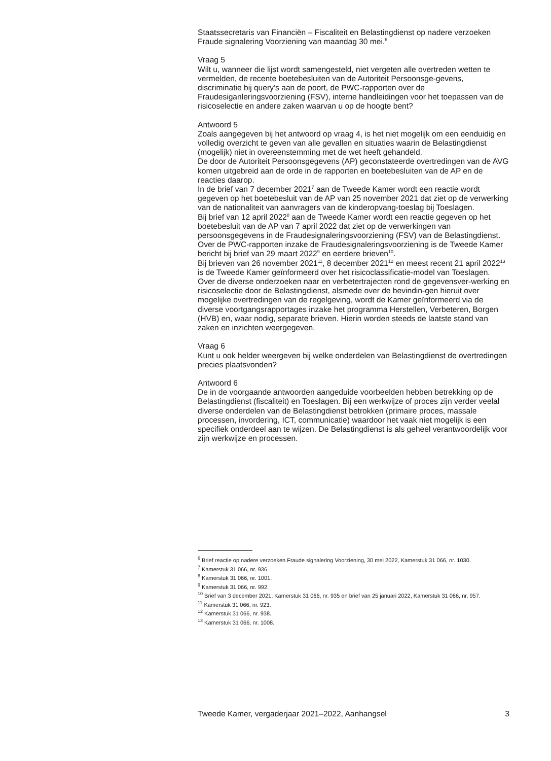Staatssecretaris van Financiën – Fiscaliteit en Belastingdienst op nadere verzoeken Fraude signalering Voorziening van maandag 30 mei.<sup>6</sup>
Vraag 5
Wilt u, wanneer die lijst wordt samengesteld, niet vergeten alle overtreden wetten te vermelden, de recente boetebesluiten van de Autoriteit Persoonsge-gevens, discriminatie bij query’s aan de poort, de PWC-rapporten over de Fraudesiganleringsvoorziening (FSV), interne handleidingen voor het toepassen van de risicoselectie en andere zaken waarvan u op de hoogte bent?
Antwoord 5
Zoals aangegeven bij het antwoord op vraag 4, is het niet mogelijk om een eenduidig en volledig overzicht te geven van alle gevallen en situaties waarin de Belastingdienst (mogelijk) niet in overeenstemming met de wet heeft gehandeld.
De door de Autoriteit Persoonsgegevens (AP) geconstateerde overtredingen van de AVG komen uitgebreid aan de orde in de rapporten en boetebesluiten van de AP en de reacties daarop.
In de brief van 7 december 2021<sup>7</sup> aan de Tweede Kamer wordt een reactie wordt gegeven op het boetebesluit van de AP van 25 november 2021 dat ziet op de verwerking van de nationaliteit van aanvragers van de kinderopvang-toeslag bij Toeslagen.
Bij brief van 12 april 2022<sup>8</sup> aan de Tweede Kamer wordt een reactie gegeven op het boetebesluit van de AP van 7 april 2022 dat ziet op de verwerkingen van persoonsgegevens in de Fraudesignaleringsvoorziening (FSV) van de Belastingdienst.
Over de PWC-rapporten inzake de Fraudesignaleringsvoorziening is de Tweede Kamer bericht bij brief van 29 maart 2022<sup>9</sup> en eerdere brieven<sup>10</sup>.
Bij brieven van 26 november 2021<sup>11</sup>, 8 december 2021<sup>12</sup> en meest recent 21 april 2022<sup>13</sup> is de Tweede Kamer geïnformeerd over het risicoclassificatie-model van Toeslagen.
Over de diverse onderzoeken naar en verbetertrajecten rond de gegevensver-werking en risicoselectie door de Belastingdienst, alsmede over de bevindin-gen hieruit over mogelijke overtredingen van de regelgeving, wordt de Kamer geïnformeerd via de diverse voortgangsrapportages inzake het programma Herstellen, Verbeteren, Borgen (HVB) en, waar nodig, separate brieven. Hierin worden steeds de laatste stand van zaken en inzichten weergegeven.
Vraag 6
Kunt u ook helder weergeven bij welke onderdelen van Belastingdienst de overtredingen precies plaatsvonden?
Antwoord 6
De in de voorgaande antwoorden aangeduide voorbeelden hebben betrekking op de Belastingdienst (fiscaliteit) en Toeslagen. Bij een werkwijze of proces zijn verder veelal diverse onderdelen van de Belastingdienst betrokken (primaire proces, massale processen, invordering, ICT, communicatie) waardoor het vaak niet mogelijk is een specifiek onderdeel aan te wijzen. De Belastingdienst is als geheel verantwoordelijk voor zijn werkwijze en processen.
<sup>6</sup> Brief reactie op nadere verzoeken Fraude signalering Voorziening, 30 mei 2022, Kamerstuk 31 066, nr. 1030.
<sup>7</sup> Kamerstuk 31 066, nr. 936.
<sup>8</sup> Kamerstuk 31 066, nr. 1001.
<sup>9</sup> Kamerstuk 31 066, nr. 992.
<sup>10</sup> Brief van 3 december 2021, Kamerstuk 31 066, nr. 935 en brief van 25 januari 2022, Kamerstuk 31 066, nr. 957.
<sup>11</sup> Kamerstuk 31 066, nr. 923.
<sup>12</sup> Kamerstuk 31 066, nr. 938.
<sup>13</sup> Kamerstuk 31 066, nr. 1008.
Tweede Kamer, vergaderjaar 2021–2022, Aanhangsel 3